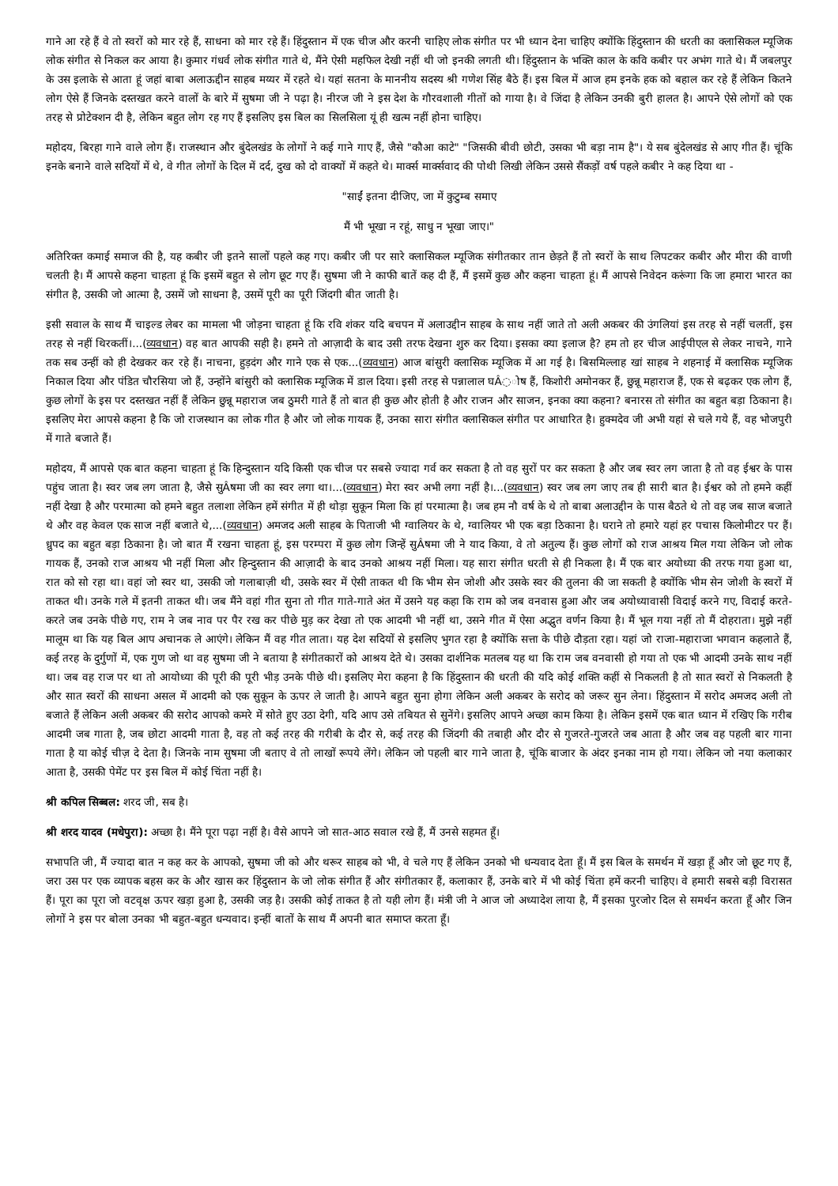गाने आ रहे हैं वे तो स्वरों को मार रहे हैं, साधना को मार रहे हैं। हिंदुस्तान में एक चीज और करनी चाहिए लोक संगीत पर भी ध्यान देना चाहिए क्योंकि हिंदुस्तान की धरती का क्लासिकल म्यूजिक लोक संगीत से निकल कर आया है। कुमार गंधर्व लोक संगीत गाते थे, मैंने ऐसी महफिल देखी नहीं थी जो इनकी लगती थी। हिंदुस्तान के भक्ति काल के कवि कबीर पर अभंग गाते थे। मैं जबलपुर के उस इलाके से आता हूं जहां बाबा अलाऊद्दीन साहब मय्यर में रहते थे। यहां सतना के माननीय सदस्य श्री गणेश सिंह बैठे हैं। इस बिल में आज हम इनके हक को बहाल कर रहे हैं लेकिन कितने लोग ऐसे हैं जिनके दस्तखत करने वालों के बारे में सुषमा जी ने पढ़ा है। नीरज जी ने इस देश के गौरवशाली गीतों को गाया है। वे जिंदा है लेकिन उनकी बुरी हालत है। आपने ऐसे लोगों को एक तरह से प्रोटेक्शन दी है, लेकिन बहुत लोग रह गए हैं इसलिए इस बिल का सिलसिला यूं ही खत्म नहीं होना चाहिए।
महोदय, बिरहा गाने वाले लोग हैं। राजस्थान और बुंदेलखंड के लोगों ने कई गाने गाए हैं, जैसे "कौआ काटे" "जिसकी बीवी छोटी, उसका भी बड़ा नाम है"। ये सब बुंदेलखंड से आए गीत हैं। चूंकि इनके बनाने वाले सदियों में थे, वे गीत लोगों के दिल में दर्द, दुख को दो वाक्यों में कहते थे। मार्क्स मार्क्सवाद की पोथी लिखी लेकिन उससे सैंकड़ों वर्ष पहले कबीर ने कह दिया था -
"साईं इतना दीजिए, जा में कुटुम्ब समाए
मैं भी भूखा न रहूं, साधु न भूखा जाए।"
अतिरिक्त कमाई समाज की है, यह कबीर जी इतने सालों पहले कह गए। कबीर जी पर सारे क्लासिकल म्यूजिक संगीतकार तान छेड़ते हैं तो स्वरों के साथ लिपटकर कबीर और मीरा की वाणी चलती है। मैं आपसे कहना चाहता हूं कि इसमें बहुत से लोग छूट गए हैं। सुषमा जी ने काफी बातें कह दी हैं, मैं इसमें कुछ और कहना चाहता हूं। मैं आपसे निवेदन करूंगा कि जा हमारा भारत का संगीत है, उसकी जो आत्मा है, उसमें जो साधना है, उसमें पूरी का पूरी जिंदगी बीत जाती है।
इसी सवाल के साथ मैं चाइल्ड लेबर का मामला भी जोड़ना चाहता हूं कि रवि शंकर यदि बचपन में अलाउद्दीन साहब के साथ नहीं जाते तो अली अकबर की उंगलियां इस तरह से नहीं चलतीं, इस तरह से नहीं थिरकतीं।...(व्यवधान) वह बात आपकी सही है। हमने तो आज़ादी के बाद उसी तरफ देखना शुरु कर दिया। इसका क्या इलाज है? हम तो हर चीज आईपीएल से लेकर नाचने, गाने तक सब उन्हीं को ही देखकर कर रहे हैं। नाचना, हुड़दंग और गाने एक से एक...(व्यवधान) आज बांसुरी क्लासिक म्यूजिक में आ गई है। बिसमिल्लाह खां साहब ने शहनाई में क्लासिक म्यूजिक निकाल दिया और पंडित चौरसिया जो हैं, उन्होंने बांसुरी को क्लासिक म्यूजिक में डाल दिया। इसी तरह से पन्नालाल घÂ◌ोष हैं, किशोरी अमोनकर हैं, छुन्नू महाराज हैं, एक से बढ़कर एक लोग हैं, कुछ लोगों के इस पर दस्तखत नहीं हैं लेकिन छुन्नू महाराज जब ठुमरी गाते हैं तो बात ही कुछ और होती है और राजन और साजन, इनका क्या कहना? बनारस तो संगीत का बहुत बड़ा ठिकाना है। इसलिए मेरा आपसे कहना है कि जो राजस्थान का लोक गीत है और जो लोक गायक हैं, उनका सारा संगीत क्लासिकल संगीत पर आधारित है। हुक्मदेव जी अभी यहां से चले गये हैं, वह भोजपुरी में गाते बजाते हैं।
महोदय, मैं आपसे एक बात कहना चाहता हूं कि हिन्दुस्तान यदि किसी एक चीज पर सबसे ज्यादा गर्व कर सकता है तो वह सुरों पर कर सकता है और जब स्वर लग जाता है तो वह ईश्वर के पास पहुंच जाता है। स्वर जब लग जाता है, जैसे सुÂषमा जी का स्वर लगा था।...(व्यवधान) मेरा स्वर अभी लगा नहीं है।...(व्यवधान) स्वर जब लग जाए तब ही सारी बात है। ईश्वर को तो हमने कहीं नहीं देखा है और परमात्मा को हमने बहुत तलाशा लेकिन हमें संगीत में ही थोड़ा सुकून मिला कि हां परमात्मा है। जब हम नौ वर्ष के थे तो बाबा अलाउद्दीन के पास बैठते थे तो वह जब साज बजाते थे और वह केवल एक साज नहीं बजाते थे,...(व्यवधान) अमजद अली साहब के पिताजी भी ग्वालियर के थे, ग्वालियर भी एक बड़ा ठिकाना है। घराने तो हमारे यहां हर पचास किलोमीटर पर हैं। ध्रुपद का बहुत बड़ा ठिकाना है। जो बात मैं रखना चाहता हूं, इस परम्परा में कुछ लोग जिन्हें सुÂषमा जी ने याद किया, वे तो अतुल्य हैं। कुछ लोगों को राज आश्रय मिल गया लेकिन जो लोक गायक हैं, उनको राज आश्रय भी नहीं मिला और हिन्दुस्तान की आज़ादी के बाद उनको आश्रय नहीं मिला। यह सारा संगीत धरती से ही निकला है। मैं एक बार अयोध्या की तरफ गया हुआ था, रात को सो रहा था। वहां जो स्वर था, उसकी जो गलाबाज़ी थी, उसके स्वर में ऐसी ताकत थी कि भीम सेन जोशी और उसके स्वर की तुलना की जा सकती है क्योंकि भीम सेन जोशी के स्वरों में ताकत थी। उनके गले में इतनी ताकत थी। जब मैंने वहां गीत सुना तो गीत गाते-गाते अंत में उसने यह कहा कि राम को जब वनवास हुआ और जब अयोध्यावासी विदाई करने गए, विदाई करते-करते जब उनके पीछे गए, राम ने जब नाव पर पैर रख कर पीछे मुड़ कर देखा तो एक आदमी भी नहीं था, उसने गीत में ऐसा अद्भुत वर्णन किया है। मैं भूल गया नहीं तो मैं दोहराता। मुझे नहीं मालूम था कि यह बिल आप अचानक ले आएंगे। लेकिन मैं वह गीत लाता। यह देश सदियों से इसलिए भुगत रहा है क्योंकि सत्ता के पीछे दौड़ता रहा। यहां जो राजा-महाराजा भगवान कहलाते हैं, कई तरह के दुर्गुणों में, एक गुण जो था वह सुषमा जी ने बताया है संगीतकारों को आश्रय देते थे। उसका दार्शनिक मतलब यह था कि राम जब वनवासी हो गया तो एक भी आदमी उनके साथ नहीं था। जब वह राज पर था तो आयोध्या की पूरी की पूरी भीड़ उनके पीछे थी। इसलिए मेरा कहना है कि हिंदुस्तान की धरती की यदि कोई शक्ति कहीं से निकलती है तो सात स्वरों से निकलती है और सात स्वरों की साधना असल में आदमी को एक सुकून के ऊपर ले जाती है। आपने बहुत सुना होगा लेकिन अली अकबर के सरोद को जरूर सुन लेना। हिंदुस्तान में सरोद अमजद अली तो बजाते हैं लेकिन अली अकबर की सरोद आपको कमरे में सोते हुए उठा देगी, यदि आप उसे तबियत से सुनेंगे। इसलिए आपने अच्छा काम किया है। लेकिन इसमें एक बात ध्यान में रखिए कि गरीब आदमी जब गाता है, जब छोटा आदमी गाता है, वह तो कई तरह की गरीबी के दौर से, कई तरह की जिंदगी की तबाही और दौर से गुजरते-गुजरते जब आता है और जब वह पहली बार गाना गाता है या कोई चीज़ दे देता है। जिनके नाम सुषमा जी बताए वे तो लाखों रूपये लेंगे। लेकिन जो पहली बार गाने जाता है, चूंकि बाजार के अंदर इनका नाम हो गया। लेकिन जो नया कलाकार आता है, उसकी पेमेंट पर इस बिल में कोई चिंता नहीं है।
श्री कपिल सिब्बल: शरद जी, सब है।
श्री शरद यादव (मधेपुरा): अच्छा है। मैंने पूरा पढ़ा नहीं है। वैसे आपने जो सात-आठ सवाल रखे हैं, मैं उनसे सहमत हूँ।
सभापति जी, मैं ज्यादा बात न कह कर के आपको, सुषमा जी को और थरूर साहब को भी, वे चले गए हैं लेकिन उनको भी धन्यवाद देता हूँ। मैं इस बिल के समर्थन में खड़ा हूँ और जो छूट गए हैं, जरा उस पर एक व्यापक बहस कर के और खास कर हिंदुस्तान के जो लोक संगीत हैं और संगीतकार हैं, कलाकार हैं, उनके बारे में भी कोई चिंता हमें करनी चाहिए। वे हमारी सबसे बड़ी विरासत हैं। पूरा का पूरा जो वटवृक्ष ऊपर खड़ा हुआ है, उसकी जड़ है। उसकी कोई ताकत है तो यही लोग हैं। मंत्री जी ने आज जो अध्यादेश लाया है, मैं इसका पुरजोर दिल से समर्थन करता हूँ और जिन लोगों ने इस पर बोला उनका भी बहुत-बहुत धन्यवाद। इन्हीं बातों के साथ मैं अपनी बात समाप्त करता हूँ।